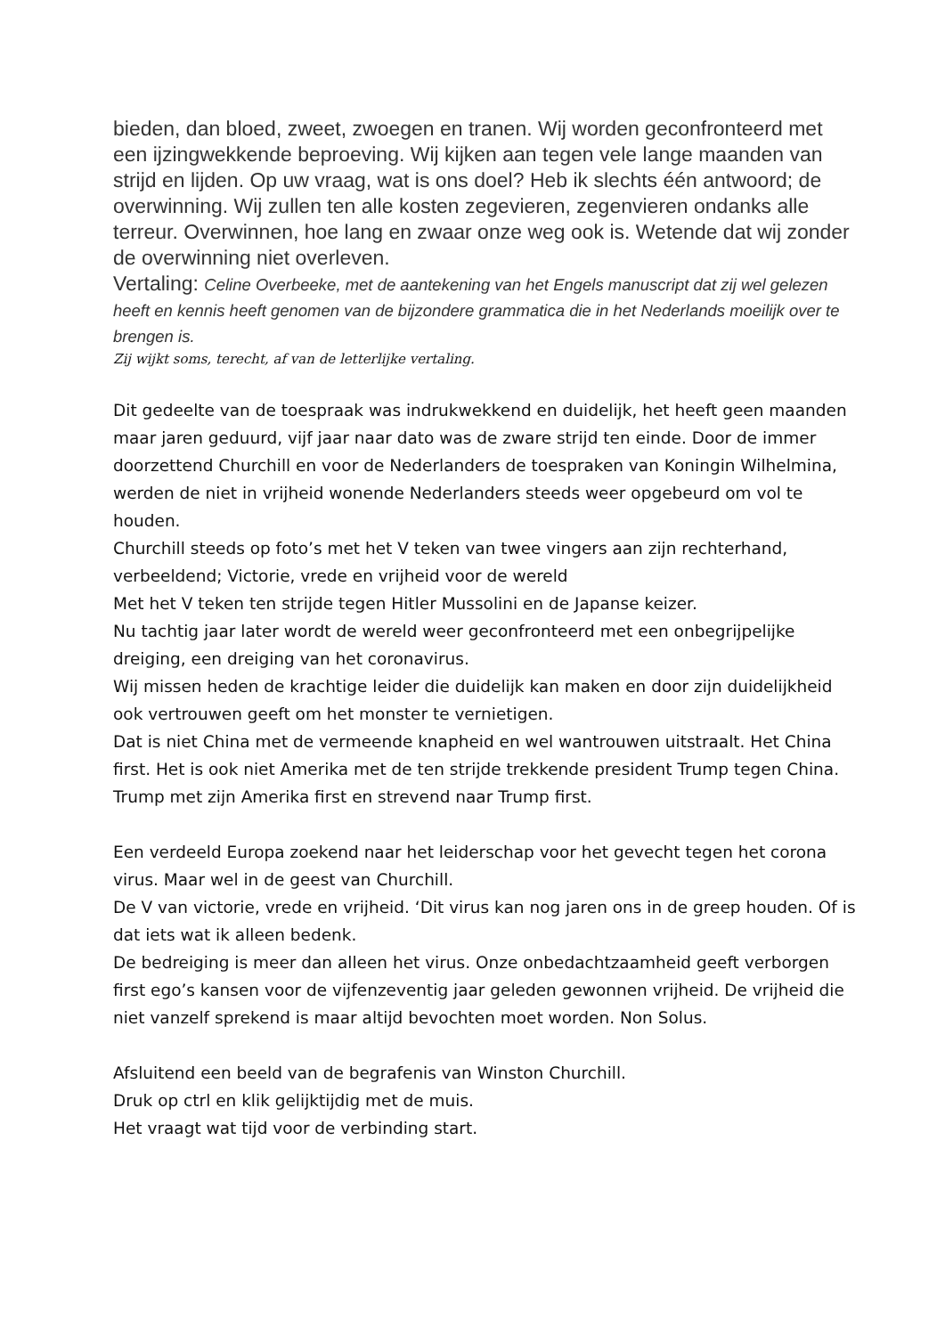bieden, dan bloed, zweet, zwoegen en tranen. Wij worden geconfronteerd met een ijzingwekkende beproeving. Wij kijken aan tegen vele lange maanden van strijd en lijden. Op uw vraag, wat is ons doel? Heb ik slechts één antwoord; de overwinning. Wij zullen ten alle kosten zegevieren, zegenvieren ondanks alle terreur. Overwinnen, hoe lang en zwaar onze weg ook is. Wetende dat wij zonder de overwinning niet overleven.
Vertaling: Celine Overbeeke, met de aantekening van het Engels manuscript dat zij wel gelezen heeft en kennis heeft genomen van de bijzondere grammatica die in het Nederlands moeilijk over te brengen is.
Zij wijkt soms, terecht, af van de letterlijke vertaling.
Dit gedeelte van de toespraak was indrukwekkend en duidelijk, het heeft geen maanden maar jaren geduurd, vijf jaar naar dato was de zware strijd ten einde. Door de immer doorzettend Churchill en voor de Nederlanders de toespraken van Koningin Wilhelmina, werden de niet in vrijheid wonende Nederlanders steeds weer opgebeurd om vol te houden.
Churchill steeds op foto’s met het V teken van twee vingers aan zijn rechterhand, verbeeldend; Victorie, vrede en vrijheid voor de wereld
Met het V teken ten strijde tegen Hitler Mussolini en de Japanse keizer.
Nu tachtig jaar later wordt de wereld weer geconfronteerd met een onbegrijpelijke dreiging, een dreiging van het coronavirus.
Wij missen heden de krachtige leider die duidelijk kan maken en door zijn duidelijkheid ook vertrouwen geeft om het monster te vernietigen.
Dat is niet China met de vermeende knapheid en wel wantrouwen uitstraalt. Het China first. Het is ook niet Amerika met de ten strijde trekkende president Trump tegen China. Trump met zijn Amerika first en strevend naar Trump first.
Een verdeeld Europa zoekend naar het leiderschap voor het gevecht tegen het corona virus. Maar wel in de geest van Churchill.
De V van victorie, vrede en vrijheid. ‘Dit virus kan nog jaren ons in de greep houden. Of is dat iets wat ik alleen bedenk.
De bedreiging is meer dan alleen het virus. Onze onbedachtzaamheid geeft verborgen first ego’s kansen voor de vijfenzeventig jaar geleden gewonnen vrijheid. De vrijheid die niet vanzelf sprekend is maar altijd bevochten moet worden. Non Solus.
Afsluitend een beeld van de begrafenis van Winston Churchill.
Druk op ctrl en klik gelijktijdig met de muis.
Het vraagt wat tijd voor de verbinding start.